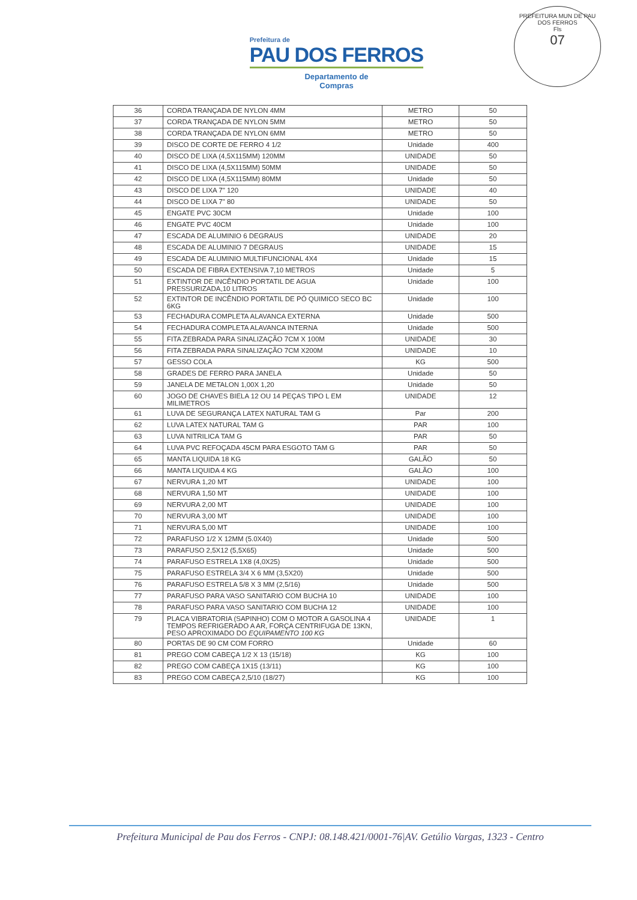Prefeitura de
PAU DOS FERROS
Departamento de
Compras
PREFEITURA MUN DE PAU DOS FERROS
Fls
07
| 36 | CORDA TRANÇADA DE NYLON 4MM | METRO | 50 |
| 37 | CORDA TRANÇADA DE NYLON 5MM | METRO | 50 |
| 38 | CORDA TRANÇADA DE NYLON 6MM | METRO | 50 |
| 39 | DISCO DE CORTE DE FERRO 4 1/2 | Unidade | 400 |
| 40 | DISCO DE LIXA (4,5X115MM) 120MM | UNIDADE | 50 |
| 41 | DISCO DE LIXA (4,5X115MM) 50MM | UNIDADE | 50 |
| 42 | DISCO DE LIXA (4,5X115MM) 80MM | Unidade | 50 |
| 43 | DISCO DE LIXA 7" 120 | UNIDADE | 40 |
| 44 | DISCO DE LIXA 7" 80 | UNIDADE | 50 |
| 45 | ENGATE PVC 30CM | Unidade | 100 |
| 46 | ENGATE PVC 40CM | Unidade | 100 |
| 47 | ESCADA DE ALUMINIO 6 DEGRAUS | UNIDADE | 20 |
| 48 | ESCADA DE ALUMINIO 7 DEGRAUS | UNIDADE | 15 |
| 49 | ESCADA DE ALUMINIO MULTIFUNCIONAL 4X4 | Unidade | 15 |
| 50 | ESCADA DE FIBRA EXTENSIVA 7,10 METROS | Unidade | 5 |
| 51 | EXTINTOR DE INCÊNDIO PORTATIL DE AGUA PRESSURIZADA,10 LITROS | Unidade | 100 |
| 52 | EXTINTOR DE INCÊNDIO PORTATIL DE PÓ QUIMICO SECO BC 6KG | Unidade | 100 |
| 53 | FECHADURA COMPLETA ALAVANCA EXTERNA | Unidade | 500 |
| 54 | FECHADURA COMPLETA ALAVANCA INTERNA | Unidade | 500 |
| 55 | FITA ZEBRADA PARA SINALIZAÇÃO 7CM X 100M | UNIDADE | 30 |
| 56 | FITA ZEBRADA PARA SINALIZAÇÃO 7CM X200M | UNIDADE | 10 |
| 57 | GESSO COLA | KG | 500 |
| 58 | GRADES DE FERRO PARA JANELA | Unidade | 50 |
| 59 | JANELA DE METALON 1,00X 1,20 | Unidade | 50 |
| 60 | JOGO DE CHAVES BIELA 12 OU 14 PEÇAS TIPO L EM MILIMETROS | UNIDADE | 12 |
| 61 | LUVA DE SEGURANÇA LATEX NATURAL TAM G | Par | 200 |
| 62 | LUVA LATEX NATURAL TAM G | PAR | 100 |
| 63 | LUVA NITRILICA TAM G | PAR | 50 |
| 64 | LUVA PVC REFOÇADA 45CM PARA ESGOTO TAM G | PAR | 50 |
| 65 | MANTA LIQUIDA 18 KG | GALÃO | 50 |
| 66 | MANTA LIQUIDA 4 KG | GALÃO | 100 |
| 67 | NERVURA 1,20 MT | UNIDADE | 100 |
| 68 | NERVURA 1,50 MT | UNIDADE | 100 |
| 69 | NERVURA 2,00 MT | UNIDADE | 100 |
| 70 | NERVURA 3,00 MT | UNIDADE | 100 |
| 71 | NERVURA 5,00 MT | UNIDADE | 100 |
| 72 | PARAFUSO 1/2 X 12MM (5.0X40) | Unidade | 500 |
| 73 | PARAFUSO 2,5X12 (5,5X65) | Unidade | 500 |
| 74 | PARAFUSO ESTRELA 1X8 (4,0X25) | Unidade | 500 |
| 75 | PARAFUSO ESTRELA 3/4 X 6 MM (3,5X20) | Unidade | 500 |
| 76 | PARAFUSO ESTRELA 5/8 X 3 MM (2,5/16) | Unidade | 500 |
| 77 | PARAFUSO PARA VASO SANITARIO COM BUCHA 10 | UNIDADE | 100 |
| 78 | PARAFUSO PARA VASO SANITARIO COM BUCHA 12 | UNIDADE | 100 |
| 79 | PLACA VIBRATORIA (SAPINHO) COM O MOTOR A GASOLINA 4 TEMPOS REFRIGERADO A AR, FORÇA CENTRIFUGA DE 13KN, PESO APROXIMADO DO EQUIPAMENTO 100 KG | UNIDADE | 1 |
| 80 | PORTAS DE 90 CM COM FORRO | Unidade | 60 |
| 81 | PREGO COM CABEÇA 1/2 X 13 (15/18) | KG | 100 |
| 82 | PREGO COM CABEÇA 1X15 (13/11) | KG | 100 |
| 83 | PREGO COM CABEÇA 2,5/10 (18/27) | KG | 100 |
Prefeitura Municipal de Pau dos Ferros - CNPJ: 08.148.421/0001-76|AV. Getúlio Vargas, 1323 - Centro